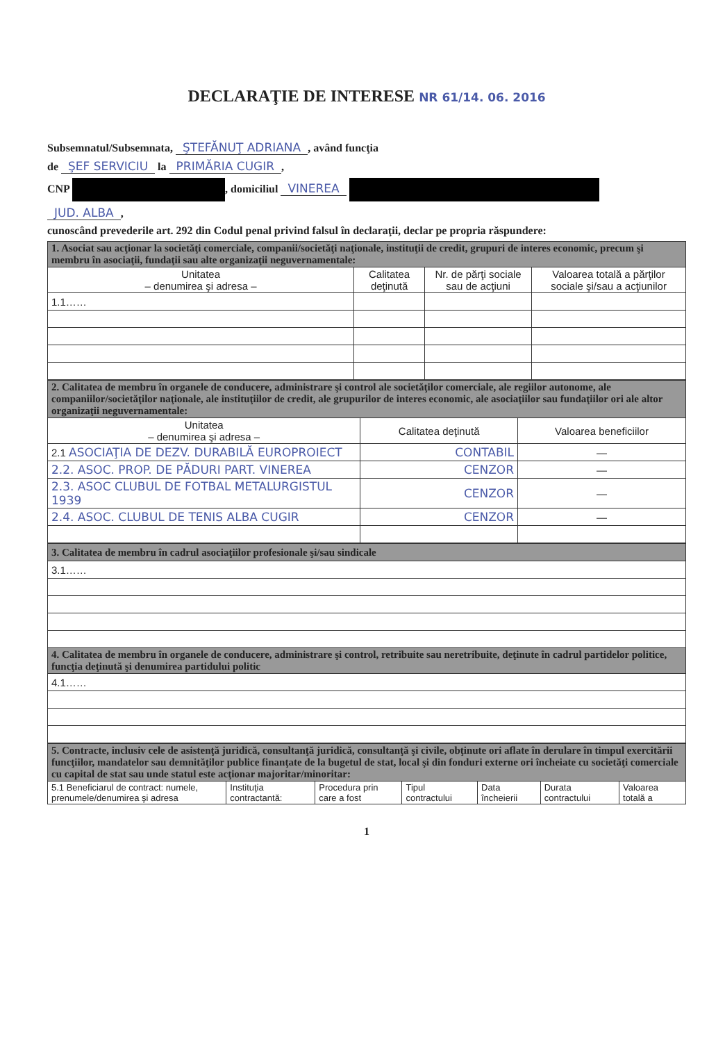DECLARAŢIE DE INTERESE NR 61/14. 06. 2016
Subsemnatul/Subsemnata, ŞTEFĂNUŢ ADRIANA, având funcţia
de ŞEF SERVICIU la PRIMĂRIA CUGIR,
CNP , domiciliul VINEREA
JUD. ALBA,
cunoscând prevederile art. 292 din Codul penal privind falsul în declaraţii, declar pe propria răspundere:
| 1. Asociat sau acţionar la societăţi comerciale, companii/societăţi naţionale, instituţii de credit, grupuri de interes economic, precum şi membru în asociaţii, fundaţii sau alte organizaţii neguvernamentale: | | | |
| Unitatea – denumirea şi adresa – | Calitatea deţinută | Nr. de părţi sociale sau de acţiuni | Valoarea totală a părţilor sociale şi/sau a acţiunilor |
| 1.1…… | | | |
| 2. Calitatea de membru în organele de conducere, administrare şi control ale societăţilor comerciale, ale regiilor autonome, ale companiilor/societăţilor naţionale, ale instituţiilor de credit, ale grupurilor de interes economic, ale asociaţiilor sau fundaţiilor ori ale altor organizaţii neguvernamentale: | | |
| Unitatea – denumirea şi adresa – | Calitatea deţinută | Valoarea beneficiilor |
| 2.1 ASOCIAŢIA DE DEZV. DURABILĂ EUROPROIECT | CONTABIL | — |
| 2.2. ASOC. PROP. DE PĂDURI PART. VINEREA | CENZOR | — |
| 2.3. ASOC CLUBUL DE FOTBAL METALURGISTUL 1939 | CENZOR | — |
| 2.4. ASOC. CLUBUL DE TENIS ALBA CUGIR | CENZOR | — |
| 3. Calitatea de membru în cadrul asociaţiilor profesionale şi/sau sindicale |
| 3.1…… |
| 4. Calitatea de membru în organele de conducere, administrare şi control, retribuite sau neretribuite, deţinute în cadrul partidelor politice, funcţia deţinută şi denumirea partidului politic |
| 4.1…… |
| 5. Contracte, inclusiv cele de asistenţă juridică, consultanţă juridică, consultanţă şi civile, obţinute ori aflate în derulare în timpul exercitării funcţiilor, mandatelor sau demnităţilor publice finanţate de la bugetul de stat, local şi din fonduri externe ori încheiate cu societăţi comerciale cu capital de stat sau unde statul este acţionar majoritar/minoritar: | | | | | | |
| 5.1 Beneficiarul de contract: numele, prenumele/denumirea şi adresa | Instituţia contractantă: | Procedura prin care a fost | Tipul contractului | Data încheierii | Durata contractului | Valoarea totală a |
1